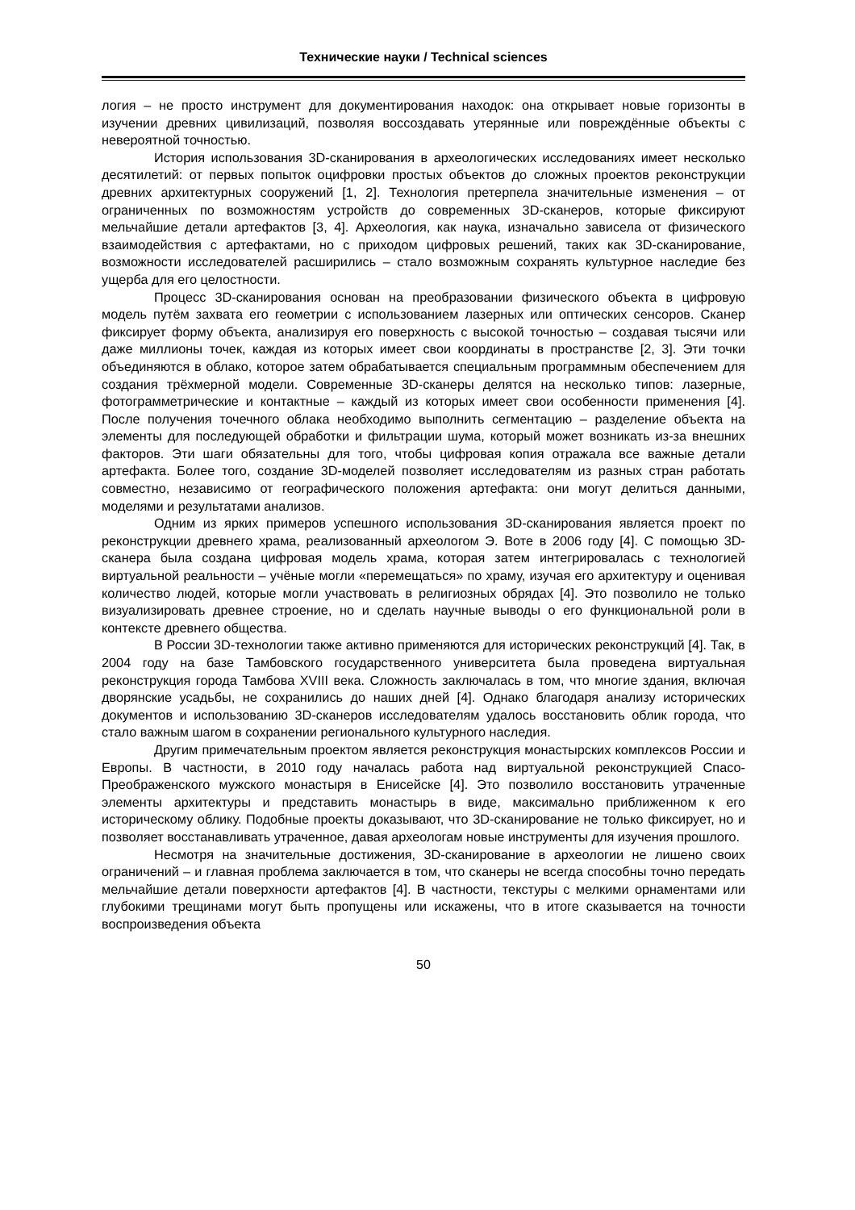Технические науки / Technical sciences
логия – не просто инструмент для документирования находок: она открывает новые горизонты в изучении древних цивилизаций, позволяя воссоздавать утерянные или повреждённые объекты с невероятной точностью.
История использования 3D-сканирования в археологических исследованиях имеет несколько десятилетий: от первых попыток оцифровки простых объектов до сложных проектов реконструкции древних архитектурных сооружений [1, 2]. Технология претерпела значительные изменения – от ограниченных по возможностям устройств до современных 3D-сканеров, которые фиксируют мельчайшие детали артефактов [3, 4]. Археология, как наука, изначально зависела от физического взаимодействия с артефактами, но с приходом цифровых решений, таких как 3D-сканирование, возможности исследователей расширились – стало возможным сохранять культурное наследие без ущерба для его целостности.
Процесс 3D-сканирования основан на преобразовании физического объекта в цифровую модель путём захвата его геометрии с использованием лазерных или оптических сенсоров. Сканер фиксирует форму объекта, анализируя его поверхность с высокой точностью – создавая тысячи или даже миллионы точек, каждая из которых имеет свои координаты в пространстве [2, 3]. Эти точки объединяются в облако, которое затем обрабатывается специальным программным обеспечением для создания трёхмерной модели. Современные 3D-сканеры делятся на несколько типов: лазерные, фотограмметрические и контактные – каждый из которых имеет свои особенности применения [4]. После получения точечного облака необходимо выполнить сегментацию – разделение объекта на элементы для последующей обработки и фильтрации шума, который может возникать из-за внешних факторов. Эти шаги обязательны для того, чтобы цифровая копия отражала все важные детали артефакта. Более того, создание 3D-моделей позволяет исследователям из разных стран работать совместно, независимо от географического положения артефакта: они могут делиться данными, моделями и результатами анализов.
Одним из ярких примеров успешного использования 3D-сканирования является проект по реконструкции древнего храма, реализованный археологом Э. Воте в 2006 году [4]. С помощью 3D-сканера была создана цифровая модель храма, которая затем интегрировалась с технологией виртуальной реальности – учёные могли «перемещаться» по храму, изучая его архитектуру и оценивая количество людей, которые могли участвовать в религиозных обрядах [4]. Это позволило не только визуализировать древнее строение, но и сделать научные выводы о его функциональной роли в контексте древнего общества.
В России 3D-технологии также активно применяются для исторических реконструкций [4]. Так, в 2004 году на базе Тамбовского государственного университета была проведена виртуальная реконструкция города Тамбова XVIII века. Сложность заключалась в том, что многие здания, включая дворянские усадьбы, не сохранились до наших дней [4]. Однако благодаря анализу исторических документов и использованию 3D-сканеров исследователям удалось восстановить облик города, что стало важным шагом в сохранении регионального культурного наследия.
Другим примечательным проектом является реконструкция монастырских комплексов России и Европы. В частности, в 2010 году началась работа над виртуальной реконструкцией Спасо-Преображенского мужского монастыря в Енисейске [4]. Это позволило восстановить утраченные элементы архитектуры и представить монастырь в виде, максимально приближенном к его историческому облику. Подобные проекты доказывают, что 3D-сканирование не только фиксирует, но и позволяет восстанавливать утраченное, давая археологам новые инструменты для изучения прошлого.
Несмотря на значительные достижения, 3D-сканирование в археологии не лишено своих ограничений – и главная проблема заключается в том, что сканеры не всегда способны точно передать мельчайшие детали поверхности артефактов [4]. В частности, текстуры с мелкими орнаментами или глубокими трещинами могут быть пропущены или искажены, что в итоге сказывается на точности воспроизведения объекта
50